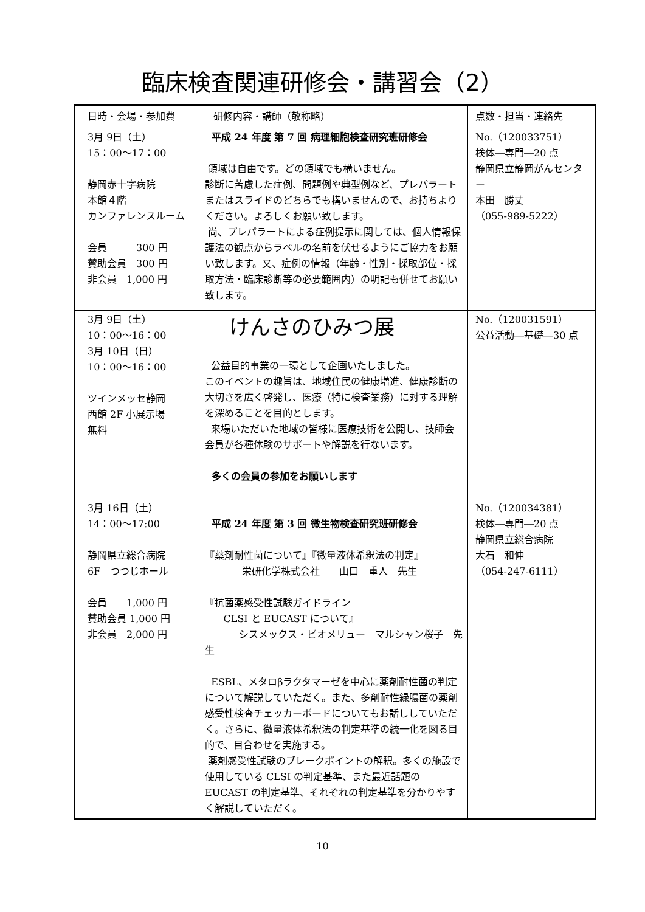臨床検査関連研修会・講習会（2）
| 日時・会場・参加費 | 研修内容・講師（敬称略） | 点数・担当・連絡先 |
| --- | --- | --- |
| 3月 9日（土） 15：00〜17：00 静岡赤十字病院 本館４階 カンファレンスルーム 会員 300 円 賛助会員 300 円 非会員 1,000 円 | 平成 24 年度 第 7 回 病理細胞検査研究班研修会 領域は自由です。どの領域でも構いません。 診断に苦慮した症例、問題例や典型例など、プレパラートまたはスライドのどちらでも構いませんので、お持ちよりください。よろしくお願い致します。 尚、プレパラートによる症例提示に関しては、個人情報保護法の観点からラベルの名前を伏せるようにご協力をお願い致します。又、症例の情報（年齢・性別・採取部位・採取方法・臨床診断等の必要範囲内）の明記も併せてお願い致します。 | No.（120033751） 検体―専門―20 点 静岡県立静岡がんセンター 本田 勝丈 （055-989-5222） |
| 3月 9日（土） 10：00〜16：00 3月 10日（日） 10：00〜16：00 ツインメッセ静岡 西館 2F 小展示場 無料 | けんさのひみつ展 公益目的事業の一環として企画いたしました。 このイベントの趣旨は、地域住民の健康増進、健康診断の大切さを広く啓発し、医療（特に検査業務）に対する理解を深めることを目的とします。 来場いただいた地域の皆様に医療技術を公開し、技師会会員が各種体験のサポートや解説を行ないます。 多くの会員の参加をお願いします | No.（120031591） 公益活動―基礎―30 点 |
| 3月 16日（土） 14：00〜17:00 静岡県立総合病院 6F つつじホール 会員 1,000 円 賛助会員 1,000 円 非会員 2,000 円 | 平成 24 年度 第 3 回 微生物検査研究班研修会 『薬剤耐性菌について』『微量液体希釈法の判定』 栄研化学株式会社 山口 重人 先生 『抗菌薬感受性試験ガイドライン CLSI と EUCAST について』 シスメックス・ビオメリュー マルシャン桜子 先生 ESBL、メタロβラクタマーゼを中心に薬剤耐性菌の判定について解説していただく。また、多剤耐性緑膿菌の薬剤感受性検査チェッカーボードについてもお話ししていただく。さらに、微量液体希釈法の判定基準の統一化を図る目的で、目合わせを実施する。 薬剤感受性試験のブレークポイントの解釈。多くの施設で使用している CLSI の判定基準、また最近話題の EUCAST の判定基準、それぞれの判定基準を分かりやすく解説していただく。 | No.（120034381） 検体―専門―20 点 静岡県立総合病院 大石 和伸 （054-247-6111） |
10